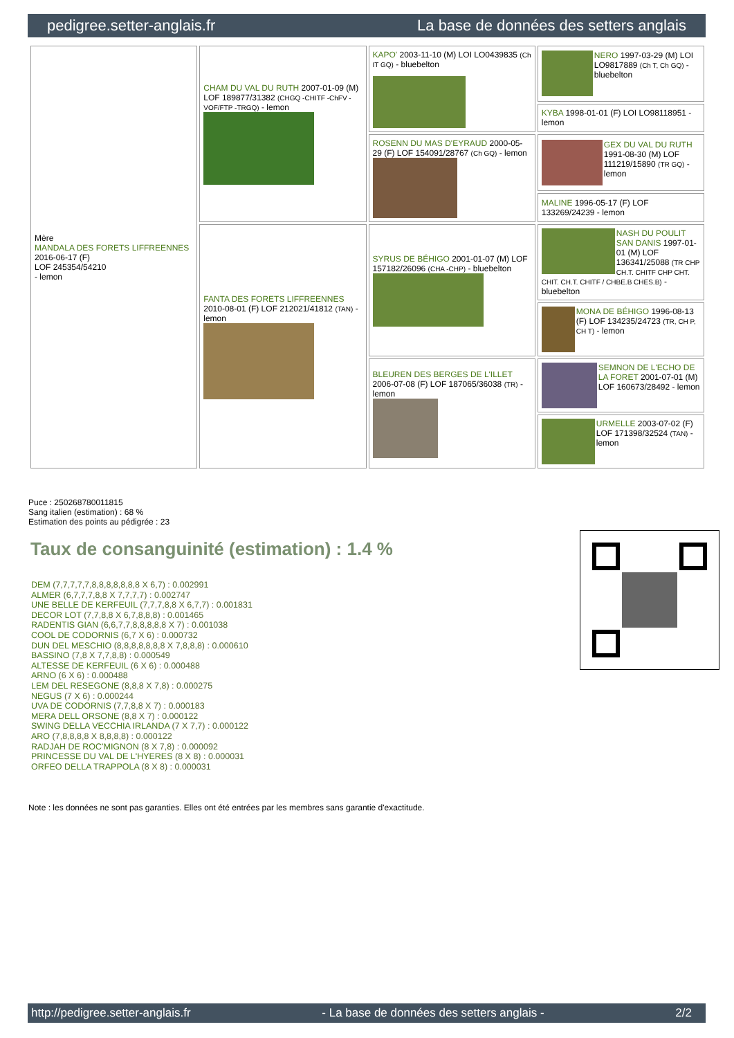pedigree.setter-anglais.fr La base de données des setters anglais
| Mère MANDALA DES FORETS LIFFREENNES 2016-06-17 (F) LOF 245354/54210 - lemon | CHAM DU VAL DU RUTH 2007-01-09 (M) LOF 189877/31382 (CHGQ -CHITF -ChFV -VOF/FTP -TRGQ) - lemon | KAPO' 2003-11-10 (M) LOI LO0439835 (Ch IT GQ) - bluebelton | NERO 1997-03-29 (M) LOI LO9817889 (Ch T, Ch GQ) - bluebelton |
| | | | KYBA 1998-01-01 (F) LOI LO98118951 - lemon |
| | | ROSENN DU MAS D'EYRAUD 2000-05-29 (F) LOF 154091/28767 (Ch GQ) - lemon | GEX DU VAL DU RUTH 1991-08-30 (M) LOF 111219/15890 (TR GQ) - lemon |
| | | | MALINE 1996-05-17 (F) LOF 133269/24239 - lemon |
| | FANTA DES FORETS LIFFREENNES 2010-08-01 (F) LOF 212021/41812 (TAN) - lemon | SYRUS DE BÉHIGO 2001-01-07 (M) LOF 157182/26096 (CHA -CHP) - bluebelton | NASH DU POULIT SAN DANIS 1997-01-01 (M) LOF 136341/25088 (TR CHP CH.T. CHITF CHP CHT. CHIT. CH.T. CHITF / CHBE.B CHES.B) - bluebelton |
| | | | MONA DE BÉHIGO 1996-08-13 (F) LOF 134235/24723 (TR, CH P, CH T) - lemon |
| | | BLEUREN DES BERGES DE L'ILLET 2006-07-08 (F) LOF 187065/36038 (TR) - lemon | SEMNON DE L'ECHO DE LA FORET 2001-07-01 (M) LOF 160673/28492 - lemon |
| | | | URMELLE 2003-07-02 (F) LOF 171398/32524 (TAN) - lemon |
Puce : 250268780011815
Sang italien (estimation) : 68 %
Estimation des points au pédigrée : 23
Taux de consanguinité (estimation) : 1.4 %
DEM (7,7,7,7,7,8,8,8,8,8,8,8 X 6,7) : 0.002991
ALMER (6,7,7,7,8,8 X 7,7,7,7) : 0.002747
UNE BELLE DE KERFEUIL (7,7,7,8,8 X 6,7,7) : 0.001831
DECOR LOT (7,7,8,8 X 6,7,8,8,8) : 0.001465
RADENTIS GIAN (6,6,7,7,8,8,8,8,8 X 7) : 0.001038
COOL DE CODORNIS (6,7 X 6) : 0.000732
DUN DEL MESCHIO (8,8,8,8,8,8,8 X 7,8,8,8) : 0.000610
BASSINO (7,8 X 7,7,8,8) : 0.000549
ALTESSE DE KERFEUIL (6 X 6) : 0.000488
ARNO (6 X 6) : 0.000488
LEM DEL RESEGONE (8,8,8 X 7,8) : 0.000275
NEGUS (7 X 6) : 0.000244
UVA DE CODORNIS (7,7,8,8 X 7) : 0.000183
MERA DELL ORSONE (8,8 X 7) : 0.000122
SWING DELLA VECCHIA IRLANDA (7 X 7,7) : 0.000122
ARO (7,8,8,8,8 X 8,8,8,8) : 0.000122
RADJAH DE ROC'MIGNON (8 X 7,8) : 0.000092
PRINCESSE DU VAL DE L'HYERES (8 X 8) : 0.000031
ORFEO DELLA TRAPPOLA (8 X 8) : 0.000031
Note : les données ne sont pas garanties. Elles ont été entrées par les membres sans garantie d'exactitude.
http://pedigree.setter-anglais.fr - La base de données des setters anglais - 2/2